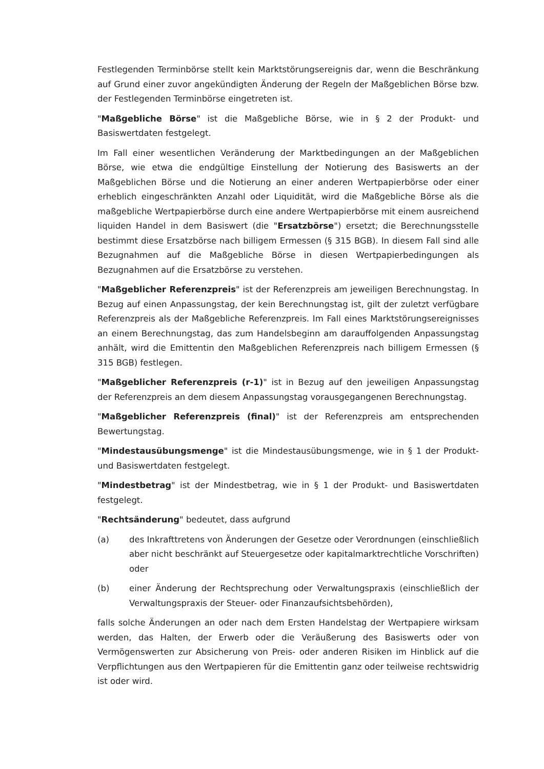Festlegenden Terminbörse stellt kein Marktstörungsereignis dar, wenn die Beschränkung auf Grund einer zuvor angekündigten Änderung der Regeln der Maßgeblichen Börse bzw. der Festlegenden Terminbörse eingetreten ist.
"Maßgebliche Börse" ist die Maßgebliche Börse, wie in § 2 der Produkt- und Basiswertdaten festgelegt.
Im Fall einer wesentlichen Veränderung der Marktbedingungen an der Maßgeblichen Börse, wie etwa die endgültige Einstellung der Notierung des Basiswerts an der Maßgeblichen Börse und die Notierung an einer anderen Wertpapierbörse oder einer erheblich eingeschränkten Anzahl oder Liquidität, wird die Maßgebliche Börse als die maßgebliche Wertpapierbörse durch eine andere Wertpapierbörse mit einem ausreichend liquiden Handel in dem Basiswert (die "Ersatzbörse") ersetzt; die Berechnungsstelle bestimmt diese Ersatzbörse nach billigem Ermessen (§ 315 BGB). In diesem Fall sind alle Bezugnahmen auf die Maßgebliche Börse in diesen Wertpapierbedingungen als Bezugnahmen auf die Ersatzbörse zu verstehen.
"Maßgeblicher Referenzpreis" ist der Referenzpreis am jeweiligen Berechnungstag. In Bezug auf einen Anpassungstag, der kein Berechnungstag ist, gilt der zuletzt verfügbare Referenzpreis als der Maßgebliche Referenzpreis. Im Fall eines Marktstörungsereignisses an einem Berechnungstag, das zum Handelsbeginn am darauffolgenden Anpassungstag anhält, wird die Emittentin den Maßgeblichen Referenzpreis nach billigem Ermessen (§ 315 BGB) festlegen.
"Maßgeblicher Referenzpreis (r-1)" ist in Bezug auf den jeweiligen Anpassungstag der Referenzpreis an dem diesem Anpassungstag vorausgegangenen Berechnungstag.
"Maßgeblicher Referenzpreis (final)" ist der Referenzpreis am entsprechenden Bewertungstag.
"Mindestausübungsmenge" ist die Mindestausübungsmenge, wie in § 1 der Produkt- und Basiswertdaten festgelegt.
"Mindestbetrag" ist der Mindestbetrag, wie in § 1 der Produkt- und Basiswertdaten festgelegt.
"Rechtsänderung" bedeutet, dass aufgrund
(a) des Inkrafttretens von Änderungen der Gesetze oder Verordnungen (einschließlich aber nicht beschränkt auf Steuergesetze oder kapitalmarktrechtliche Vorschriften) oder
(b) einer Änderung der Rechtsprechung oder Verwaltungspraxis (einschließlich der Verwaltungspraxis der Steuer- oder Finanzaufsichtsbehörden),
falls solche Änderungen an oder nach dem Ersten Handelstag der Wertpapiere wirksam werden, das Halten, der Erwerb oder die Veräußerung des Basiswerts oder von Vermögenswerten zur Absicherung von Preis- oder anderen Risiken im Hinblick auf die Verpflichtungen aus den Wertpapieren für die Emittentin ganz oder teilweise rechtswidrig ist oder wird.